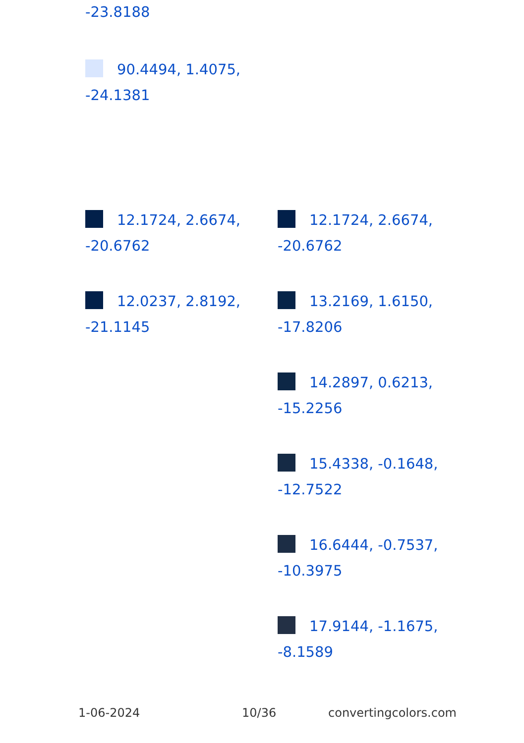-23.8188
90.4494, 1.4075, -24.1381
12.1724, 2.6674, -20.6762
12.0237, 2.8192, -21.1145
12.1724, 2.6674, -20.6762
13.2169, 1.6150, -17.8206
14.2897, 0.6213, -15.2256
15.4338, -0.1648, -12.7522
16.6444, -0.7537, -10.3975
17.9144, -1.1675, -8.1589
1-06-2024 10/36 convertingcolors.com